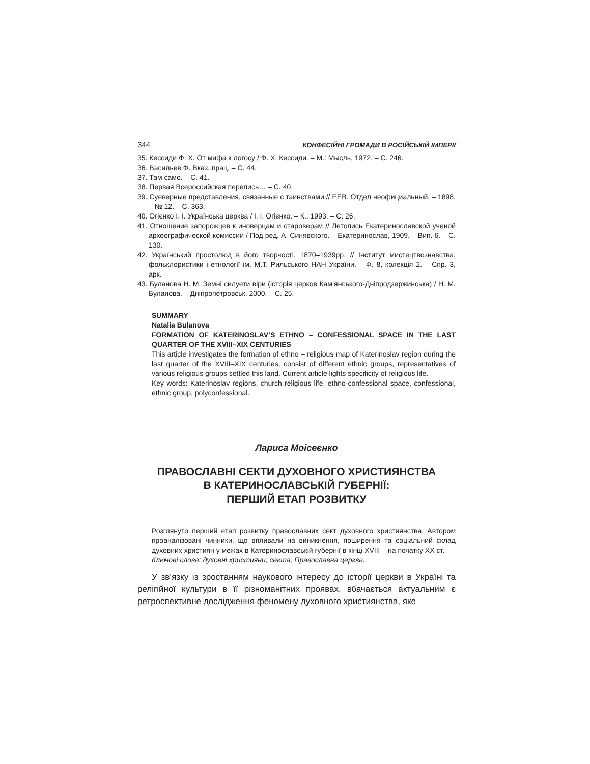344 КОНФЕСІЙНІ ГРОМАДИ В РОСІЙСЬКІЙ ІМПЕРІЇ
35. Кессиди Ф. Х. От мифа к логосу / Ф. Х. Кессиди. – М.: Мысль, 1972. – С. 246.
36. Васильев Ф. Вказ. прац. – С. 44.
37. Там само. – С. 41.
38. Первая Всероссийская перепись… – С. 40.
39. Суеверные представления, связанные с таинствами // ЕЕВ. Отдел неофициальный. – 1898. – № 12. – С. 363.
40. Огієнко І. І. Українська церква / І. І. Огієнко. – К., 1993. – С. 26.
41. Отношение запорожцев к иноверцам и староверам // Летопись Екатеринославской ученой археографической комиссии / Под ред. А. Синявского. – Екатеринослав, 1909. – Вип. 6. – С. 130.
42. Український простолюд в його творчості. 1870–1939рр. // Інститут мистецтвознавства, фольклористики і етнології ім. М.Т. Рильського НАН України. – Ф. 8, колекція 2. – Спр. 3, арк.
43. Буланова Н. М. Земні силуети віри (історія церков Кам’янського-Дніпродзержинська) / Н. М. Буланова. – Дніпропетровськ, 2000. – С. 25.
SUMMARY
Natalia Bulanova
FORMATION OF KATERINOSLAV’S ETHNO – CONFESSIONAL SPACE IN THE LAST QUARTER OF THE XVIII–XIX CENTURIES
This article investigates the formation of ethno – religious map of Katerinoslav region during the last quarter of the XVIII–XIX centuries, consist of different ethnic groups, representatives of various religious groups settled this land. Current article lights specificity of religious life.
Key words: Katerinoslav regions, church religious life, ethno-confessional space, confessional, ethnic group, polyconfessional.
Лариса Моісеєнко
ПРАВОСЛАВНІ СЕКТИ ДУХОВНОГО ХРИСТИЯНСТВА
В КАТЕРИНОСЛАВСЬКІЙ ГУБЕРНІЇ:
ПЕРШИЙ ЕТАП РОЗВИТКУ
Розглянуто перший етап розвитку православних сект духовного християнства. Автором проаналізовані чинники, що впливали на виникнення, поширення та соціальний склад духовних християн у межах в Катеринославській губернії в кінці XVIII – на початку XX ст.
Ключові слова: духовні християни, секта, Православна церква.
У зв’язку із зростанням наукового інтересу до історії церкви в Україні та релігійної культури в її різноманітних проявах, вбачається актуальним є ретроспективне дослідження феномену духовного християнства, яке